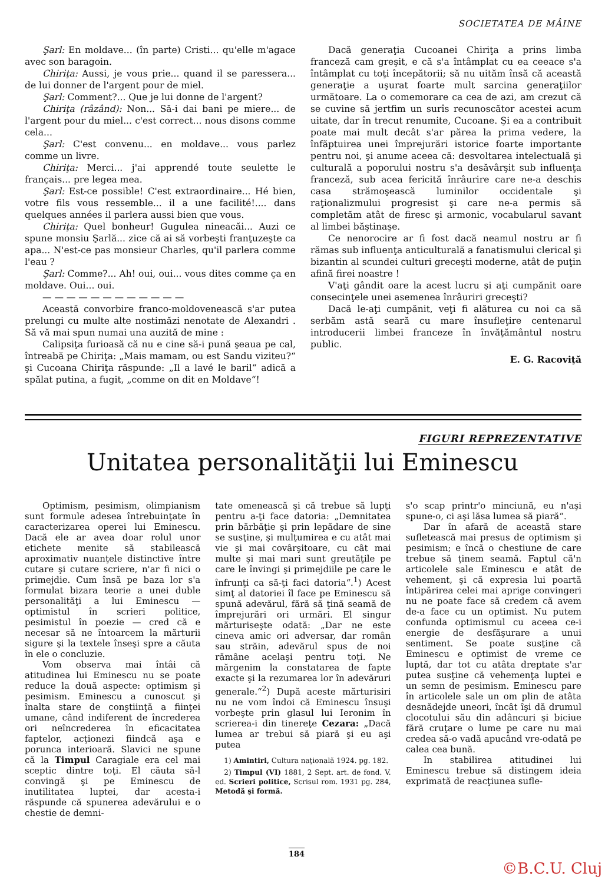SOCIETATEA DE MÂINE
Şarl: En moldave... (în parte) Cristi... qu'elle m'agace avec son baragoin.
Chiriţa: Aussi, je vous prie... quand il se paressera... de lui donner de l'argent pour de miel.
Şarl: Comment?... Que je lui donne de l'argent?
Chiriţa (râzând): Non... Să-i dai bani pe miere... de l'argent pour du miel... c'est correct... nous disons comme cela...
Şarl: C'est convenu... en moldave... vous parlez comme un livre.
Chiriţa: Merci... j'ai apprendé toute seulette le français... pre legea mea.
Şarl: Est-ce possible! C'est extraordinaire... Hé bien, votre fils vous ressemble... il a une facilité!.... dans quelques années il parlera aussi bien que vous.
Chiriţa: Quel bonheur! Gugulea nineacăi... Auzi ce spune monsiu Şarlă... zice că ai să vorbeşti franţuzeşte ca apa... N'est-ce pas monsieur Charles, qu'il parlera comme l'eau ?
Şarl: Comme?... Ah! oui, oui... vous dites comme ça en moldave. Oui... oui.
— — — — — — — — — — — —
Această convorbire franco-moldovenească s'ar putea prelungi cu multe alte nostimăzi nenotate de Alexandri . Să vă mai spun numai una auzită de mine :
Calipsiţa furioasă că nu e cine să-i pună şeaua pe cal, întreabă pe Chiriţa: „Mais mamam, ou est Sandu viziteu?“ şi Cucoana Chiriţa răspunde: „Il a lavé le baril“ adică a spălat putina, a fugit, „comme on dit en Moldave“!
Dacă generaţia Cucoanei Chiriţa a prins limba franceză cam greşit, e că s'a întâmplat cu ea ceeace s'a întâmplat cu toţi începătorii; să nu uităm însă că această generaţie a uşurat foarte mult sarcina generaţiilor următoare. La o comemorare ca cea de azi, am crezut că se cuvine să jertfim un surîs recunoscător acestei acum uitate, dar în trecut renumite, Cucoane. Şi ea a contribuit poate mai mult decât s'ar părea la prima vedere, la înfăptuirea unei împrejurări istorice foarte importante pentru noi, şi anume aceea că: desvoltarea intelectuală şi culturală a poporului nostru s'a desăvârşit sub influenţa franceză, sub acea fericită înrâurire care ne-a deschis casa strămoşească luminilor occidentale şi raţionalizmului progresist şi care ne-a permis să completăm atât de firesc şi armonic, vocabularul savant al limbei băştinaşe.
Ce nenorocire ar fi fost dacă neamul nostru ar fi rămas sub influenţa anticulturală a fanatismului clerical şi bizantin al scundei culturi greceşti moderne, atât de puţin afină firei noastre !
V'aţi gândit oare la acest lucru şi aţi cumpănit oare consecinţele unei asemenea înrâuriri greceşti?
Dacă le-aţi cumpănit, veţi fi alăturea cu noi ca să serbăm astă seară cu mare însufleţire centenarul introducerii limbei franceze în învăţământul nostru public.
E. G. Racoviţă
FIGURI REPREZENTATIVE
Unitatea personalităţii lui Eminescu
Optimism, pesimism, olimpianism sunt formule adesea întrebuinţate în caracterizarea operei lui Eminescu. Dacă ele ar avea doar rolul unor etichete menite să stabilească aproximativ nuanţele distinctive între cutare şi cutare scriere, n'ar fi nici o primejdie. Cum însă pe baza lor s'a formulat bizara teorie a unei duble personalităţi a lui Eminescu — optimistul în scrieri politice, pesimistul în poezie — cred că e necesar să ne întoarcem la mărturii sigure şi la textele înseşi spre a căuta în ele o concluzie.
Vom observa mai întâi că atitudinea lui Eminescu nu se poate reduce la două aspecte: optimism şi pesimism. Eminescu a cunoscut şi înalta stare de conştiinţă a fiinţei umane, când indiferent de încrederea ori neîncrederea în eficacitatea faptelor, acţionezi fiindcă aşa e porunca interioară. Slavici ne spune că la Timpul Caragiale era cel mai sceptic dintre toţi. El căuta să-l convingă şi pe Eminescu de inutilitatea luptei, dar acesta-i răspunde că spunerea adevărului e o chestie de demni-
tate omenească şi că trebue să lupţi pentru a-ţi face datoria: „Demnitatea prin bărbăţie şi prin lepădare de sine se susţine, şi mulţumirea e cu atât mai vie şi mai covârşitoare, cu cât mai multe şi mai mari sunt greutăţile pe care le învingi şi primejdiile pe care le înfrunţi ca să-ţi faci datoria“.<sup>1</sup>) Acest simţ al datoriei îl face pe Eminescu să spună adevărul, fără să ţină seamă de împrejurări ori urmări. El singur mărturiseşte odată: „Dar ne este cineva amic ori adversar, dar român sau străin, adevărul spus de noi rămâne acelaşi pentru toţi. Ne mărgenim la constatarea de fapte exacte şi la rezumarea lor în adevăruri generale.“<sup>2</sup>) După aceste mărturisiri nu ne vom îndoi că Eminescu însuşi vorbeşte prin glasul lui Ieronim în scrierea-i din tinereţe Cezara: „Dacă lumea ar trebui să piară şi eu aşi putea
1) Amintiri, Cultura naţională 1924. pg. 182.
2) Timpul (VI) 1881, 2 Sept. art. de fond. V. ed. Scrieri politice, Scrisul rom. 1931 pg. 284, Metodă şi formă.
s'o scap printr'o minciună, eu n'aşi spune-o, ci aşi lăsa lumea să piară“.
Dar în afară de această stare sufletească mai presus de optimism şi pesimism; e încă o chestiune de care trebue să ţinem seamă. Faptul că'n articolele sale Eminescu e atât de vehement, şi că expresia lui poartă întipărirea celei mai aprige convingeri nu ne poate face să credem că avem de-a face cu un optimist. Nu putem confunda optimismul cu aceea ce-i energie de desfăşurare a unui sentiment. Se poate susţine că Eminescu e optimist de vreme ce luptă, dar tot cu atâta dreptate s'ar putea susţine că vehemenţa luptei e un semn de pesimism. Eminescu pare în articolele sale un om plin de atâta desnădejde uneori, încât îşi dă drumul clocotului său din adâncuri şi biciue fără cruţare o lume pe care nu mai credea să-o vadă apucând vre-odată pe calea cea bună.
In stabilirea atitudinei lui Eminescu trebue să distingem ideia exprimată de reacţiunea sufle-
184
©B.C.U. Cluj